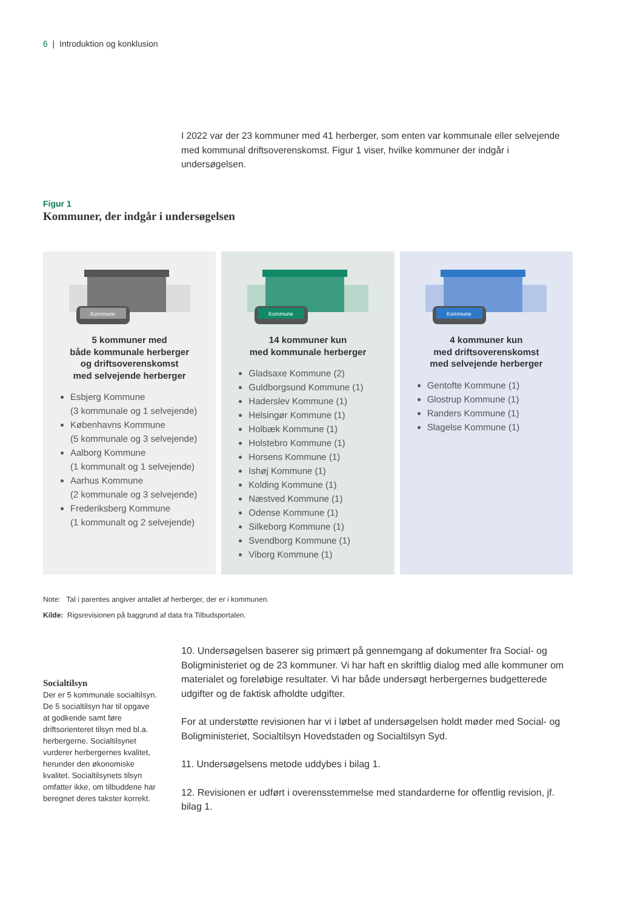6 | Introduktion og konklusion
I 2022 var der 23 kommuner med 41 herberger, som enten var kommunale eller selvejende med kommunal driftsoverenskomst. Figur 1 viser, hvilke kommuner der indgår i undersøgelsen.
Figur 1
Kommuner, der indgår i undersøgelsen
Kommune
5 kommuner med
både kommunale herberger
og driftsoverenskomst
med selvejende herberger
Esbjerg Kommune
(3 kommunale og 1 selvejende)
Københavns Kommune
(5 kommunale og 3 selvejende)
Aalborg Kommune
(1 kommunalt og 1 selvejende)
Aarhus Kommune
(2 kommunale og 3 selvejende)
Frederiksberg Kommune
(1 kommunalt og 2 selvejende)
Kommune
14 kommuner kun
med kommunale herberger
Gladsaxe Kommune (2)
Guldborgsund Kommune (1)
Haderslev Kommune (1)
Helsingør Kommune (1)
Holbæk Kommune (1)
Holstebro Kommune (1)
Horsens Kommune (1)
Ishøj Kommune (1)
Kolding Kommune (1)
Næstved Kommune (1)
Odense Kommune (1)
Silkeborg Kommune (1)
Svendborg Kommune (1)
Viborg Kommune (1)
Kommune
4 kommuner kun
med driftsoverenskomst
med selvejende herberger
Gentofte Kommune (1)
Glostrup Kommune (1)
Randers Kommune (1)
Slagelse Kommune (1)
Note: Tal i parentes angiver antallet af herberger, der er i kommunen.
Kilde: Rigsrevisionen på baggrund af data fra Tilbudsportalen.
10. Undersøgelsen baserer sig primært på gennemgang af dokumenter fra Social- og Boligministeriet og de 23 kommuner. Vi har haft en skriftlig dialog med alle kommuner om materialet og foreløbige resultater. Vi har både undersøgt herbergernes budgetterede udgifter og de faktisk afholdte udgifter.
For at understøtte revisionen har vi i løbet af undersøgelsen holdt møder med Social- og Boligministeriet, Socialtilsyn Hovedstaden og Socialtilsyn Syd.
11. Undersøgelsens metode uddybes i bilag 1.
12. Revisionen er udført i overensstemmelse med standarderne for offentlig revision, jf. bilag 1.
Socialtilsyn
Der er 5 kommunale socialtilsyn. De 5 socialtilsyn har til opgave at godkende samt føre driftsorienteret tilsyn med bl.a. herbergerne. Socialtilsynet vurderer herbergernes kvalitet, herunder den økonomiske kvalitet. Socialtilsynets tilsyn omfatter ikke, om tilbuddene har beregnet deres takster korrekt.